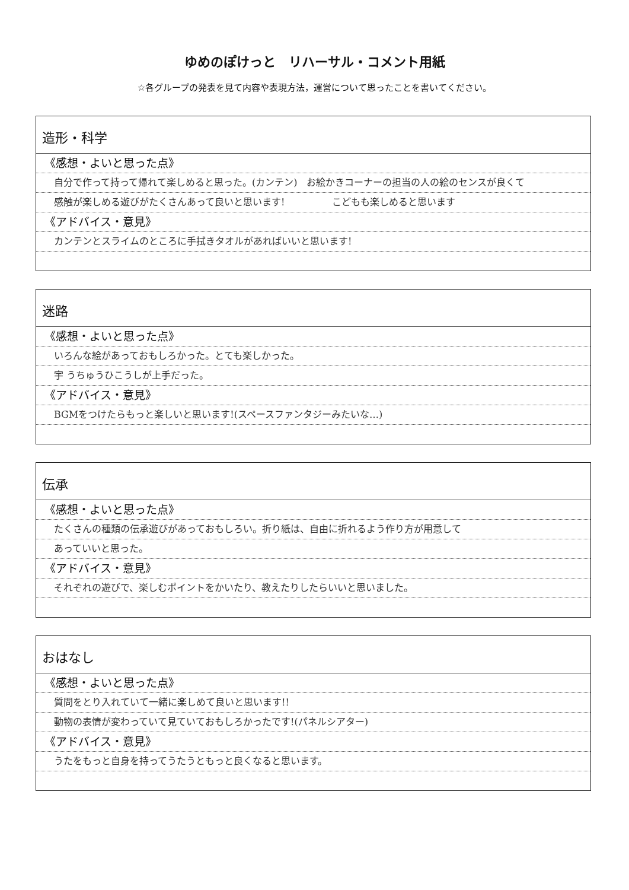ゆめのぽけっと　リハーサル・コメント用紙
☆各グループの発表を見て内容や表現方法，運営について思ったことを書いてください。
造形・科学
《感想・よいと思った点》
自分で作って持って帰れて楽しめると思った。(カンテン)　お絵かきコーナーの担当の人の絵のセンスが良くて
感触が楽しめる遊びがたくさんあって良いと思います!　　　　　こどもも楽しめると思います
《アドバイス・意見》
カンテンとスライムのところに手拭きタオルがあればいいと思います!
迷路
《感想・よいと思った点》
いろんな絵があっておもしろかった。とても楽しかった。
宇 うちゅうひこうしが上手だった。
《アドバイス・意見》
BGMをつけたらもっと楽しいと思います!(スペースファンタジーみたいな…)
伝承
《感想・よいと思った点》
たくさんの種類の伝承遊びがあっておもしろい。折り紙は、自由に折れるよう作り方が用意して
あっていいと思った。
《アドバイス・意見》
それぞれの遊びで、楽しむポイントをかいたり、教えたりしたらいいと思いました。
おはなし
《感想・よいと思った点》
質問をとり入れていて一緒に楽しめて良いと思います!!
動物の表情が変わっていて見ていておもしろかったです!(パネルシアター)
《アドバイス・意見》
うたをもっと自身を持ってうたうともっと良くなると思います。